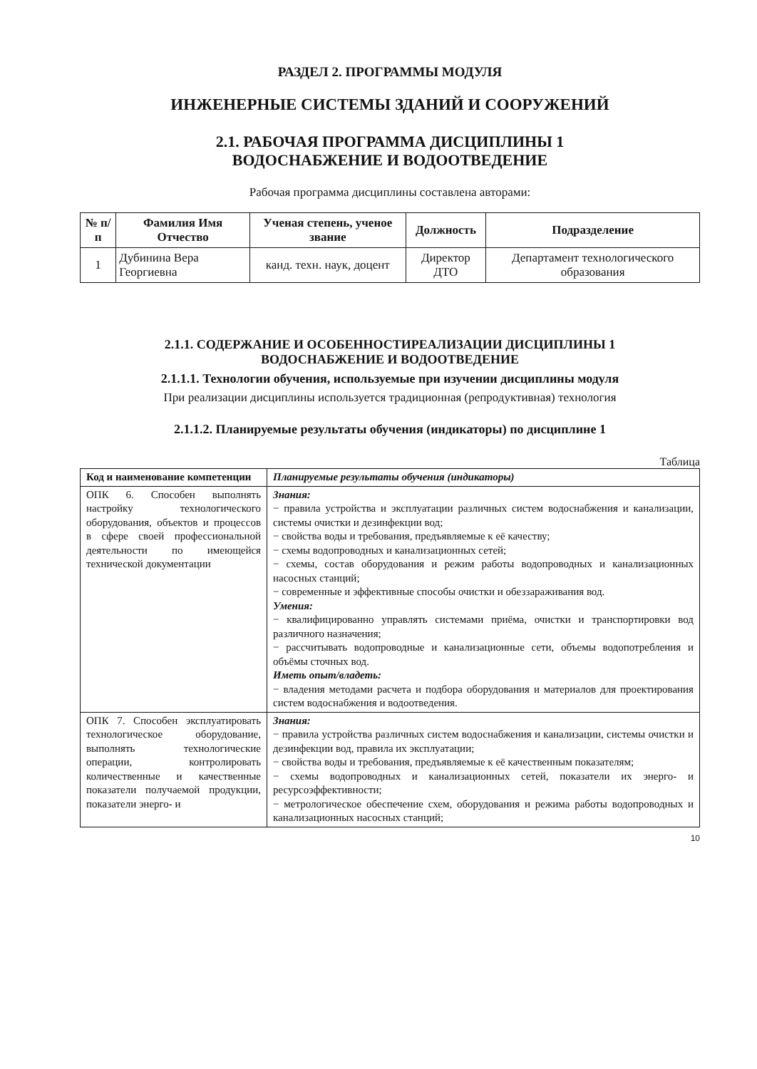РАЗДЕЛ 2. ПРОГРАММЫ МОДУЛЯ
ИНЖЕНЕРНЫЕ СИСТЕМЫ ЗДАНИЙ И СООРУЖЕНИЙ
2.1. РАБОЧАЯ ПРОГРАММА ДИСЦИПЛИНЫ 1
ВОДОСНАБЖЕНИЕ И ВОДООТВЕДЕНИЕ
Рабочая программа дисциплины составлена авторами:
| № п/п | Фамилия Имя Отчество | Ученая степень, ученое звание | Должность | Подразделение |
| --- | --- | --- | --- | --- |
| 1 | Дубинина Вера Георгиевна | канд. техн. наук, доцент | Директор ДТО | Департамент технологического образования |
2.1.1. СОДЕРЖАНИЕ И ОСОБЕННОСТИРЕАЛИЗАЦИИ ДИСЦИПЛИНЫ 1
ВОДОСНАБЖЕНИЕ И ВОДООТВЕДЕНИЕ
2.1.1.1. Технологии обучения, используемые при изучении дисциплины модуля
При реализации дисциплины используется традиционная (репродуктивная) технология
2.1.1.2. Планируемые результаты обучения (индикаторы) по дисциплине 1
Таблица
| Код и наименование компетенции | Планируемые результаты обучения (индикаторы) |
| --- | --- |
| ОПК 6. Способен выполнять настройку технологического оборудования, объектов и процессов в сфере своей профессиональной деятельности по имеющейся технической документации | Знания: − правила устройства и эксплуатации различных систем водоснабжения и канализации, системы очистки и дезинфекции вод; − свойства воды и требования, предъявляемые к её качеству; − схемы водопроводных и канализационных сетей; − схемы, состав оборудования и режим работы водопроводных и канализационных насосных станций; − современные и эффективные способы очистки и обеззараживания вод. Умения: − квалифицированно управлять системами приёма, очистки и транспортировки вод различного назначения; − рассчитывать водопроводные и канализационные сети, объемы водопотребления и объёмы сточных вод. Иметь опыт/владеть: − владения методами расчета и подбора оборудования и материалов для проектирования систем водоснабжения и водоотведения. |
| ОПК 7. Способен эксплуатировать технологическое оборудование, выполнять технологические операции, контролировать количественные и качественные показатели получаемой продукции, показатели энерго- и | Знания: − правила устройства различных систем водоснабжения и канализации, системы очистки и дезинфекции вод, правила их эксплуатации; − свойства воды и требования, предъявляемые к её качественным показателям; − схемы водопроводных и канализационных сетей, показатели их энерго- и ресурсоэффективности; − метрологическое обеспечение схем, оборудования и режима работы водопроводных и канализационных насосных станций; |
10